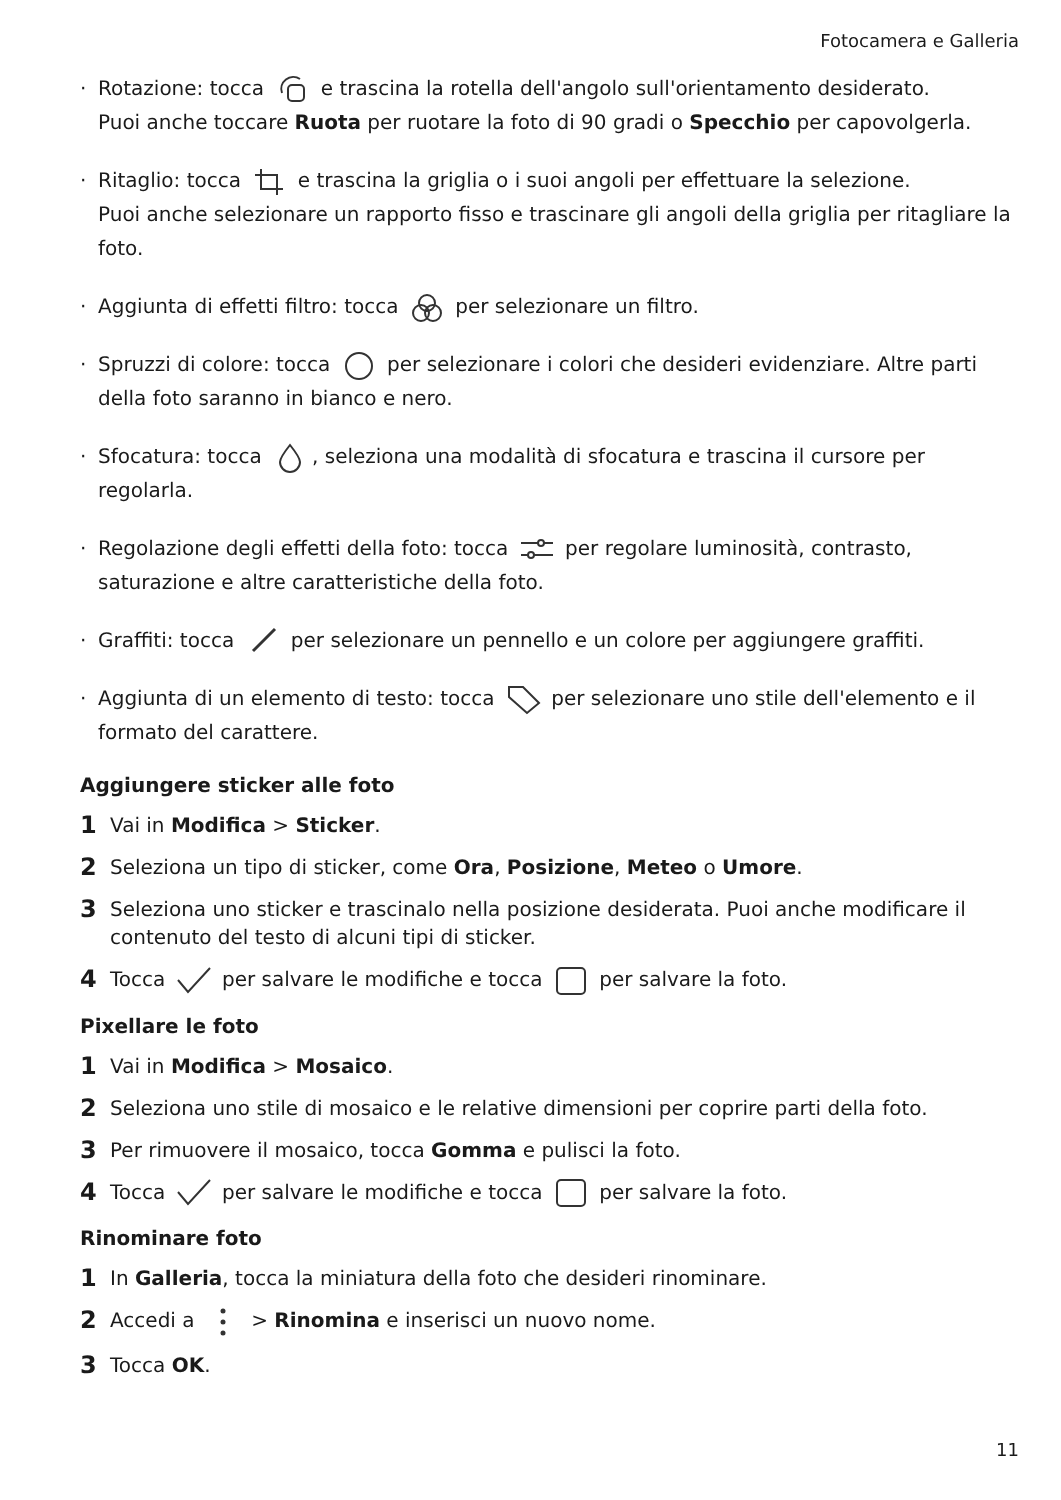Fotocamera e Galleria
· Rotazione: tocca e trascina la rotella dell'angolo sull'orientamento desiderato.
Puoi anche toccare Ruota per ruotare la foto di 90 gradi o Specchio per capovolgerla.
· Ritaglio: tocca e trascina la griglia o i suoi angoli per effettuare la selezione.
Puoi anche selezionare un rapporto fisso e trascinare gli angoli della griglia per ritagliare la foto.
· Aggiunta di effetti filtro: tocca per selezionare un filtro.
· Spruzzi di colore: tocca per selezionare i colori che desideri evidenziare. Altre parti della foto saranno in bianco e nero.
· Sfocatura: tocca , seleziona una modalità di sfocatura e trascina il cursore per regolarla.
· Regolazione degli effetti della foto: tocca per regolare luminosità, contrasto, saturazione e altre caratteristiche della foto.
· Graffiti: tocca per selezionare un pennello e un colore per aggiungere graffiti.
· Aggiunta di un elemento di testo: tocca per selezionare uno stile dell'elemento e il formato del carattere.
Aggiungere sticker alle foto
1 Vai in Modifica > Sticker.
2 Seleziona un tipo di sticker, come Ora, Posizione, Meteo o Umore.
3 Seleziona uno sticker e trascinalo nella posizione desiderata. Puoi anche modificare il contenuto del testo di alcuni tipi di sticker.
4 Tocca per salvare le modifiche e tocca per salvare la foto.
Pixellare le foto
1 Vai in Modifica > Mosaico.
2 Seleziona uno stile di mosaico e le relative dimensioni per coprire parti della foto.
3 Per rimuovere il mosaico, tocca Gomma e pulisci la foto.
4 Tocca per salvare le modifiche e tocca per salvare la foto.
Rinominare foto
1 In Galleria, tocca la miniatura della foto che desideri rinominare.
2 Accedi a > Rinomina e inserisci un nuovo nome.
3 Tocca OK.
11